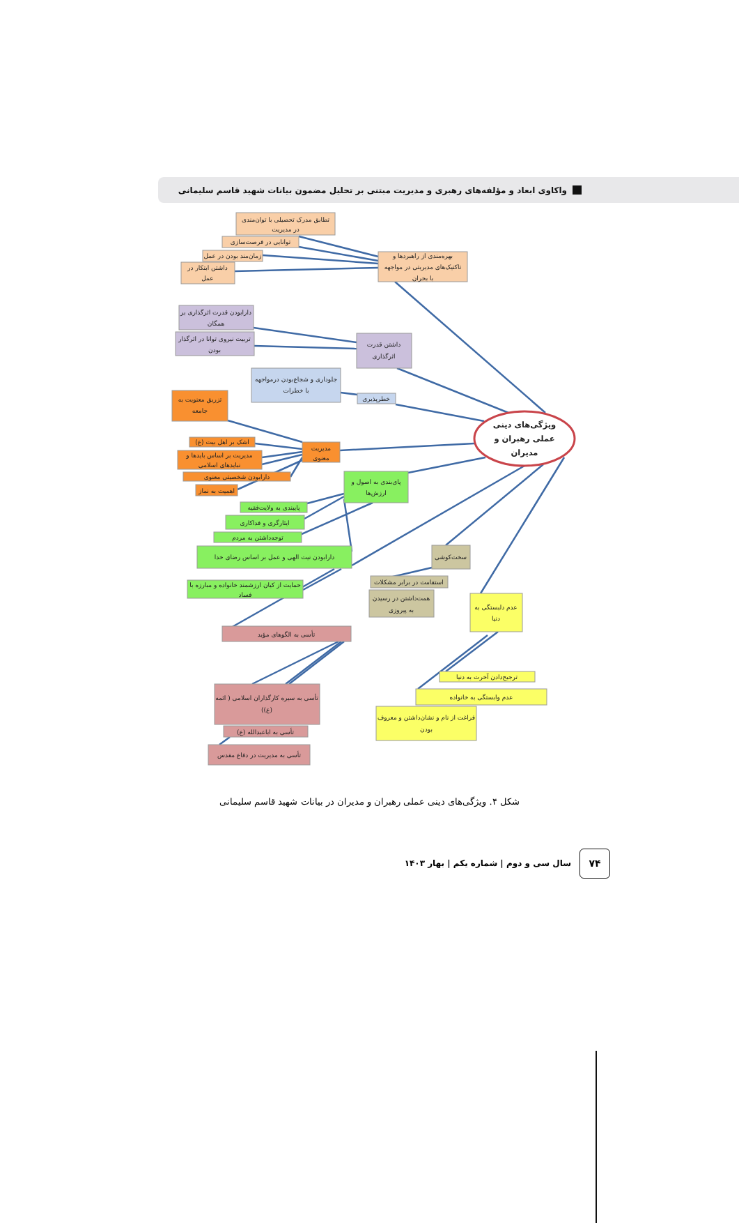واکاوی ابعاد و مؤلفه‌های رهبری و مدیریت مبتنی بر تحلیل مضمون بیانات شهید قاسم سلیمانی
تطابق مدرک تحصیلی با توان‌مندی
در مدیریت
توانایی در فرصت‌سازی
زمان‌مند بودن در عمل
داشتن ابتکار در
عمل
بهره‌مندی از راهبردها و
تاکتیک‌های مدیریتی در مواجهه
با بحران
دارابودن قدرت اثرگذاری بر
همگان
تربیت نیروی توانا در اثرگذار
بودن
داشتن قدرت
اثرگذاری
جلوداری و شجاع‌بودن درمواجهه
با خطرات
خطرپذیری
تزریق معنویت به
جامعه
اشک بر اهل بیت (ع)
مدیریت بر اساس بایدها و
نبایدهای اسلامی
دارابودن شخصیتی معنوی
اهمیت به نماز
مدیریت
معنوی
پای‌بندی به اصول و
ارزش‌ها
پایبندی به ولایت‌فقیه
ایثارگری و فداکاری
توجه‌داشتن به مردم
دارابودن نیت الهی و عمل بر اساس رضای خدا
حمایت از کیان ارزشمند خانواده و مبارزه با
فساد
سخت‌کوشی
استقامت در برابر مشکلات
همت‌داشتن در رسیدن
به پیروزی
عدم دلبستگی به
دنیا
تأسی به الگوهای مؤید
ترجیح‌دادن آخرت به دنیا
عدم وابستگی به خانواده
فراغت از نام و نشان‌داشتن و معروف
بودن
تأسی به سیره کارگذاران اسلامی ( ائمه
(ع))
تأسی به اباعبدالله (ع)
تأسی به مدیریت در دفاع مقدس
ویژگی‌های دینی
عملی رهبران و
مدیران
شکل ۴. ویژگی‌های دینی عملی رهبران و مدیران در بیانات شهید قاسم سلیمانی
سال سی و دوم | شماره یکم | بهار ۱۴۰۳
۷۴